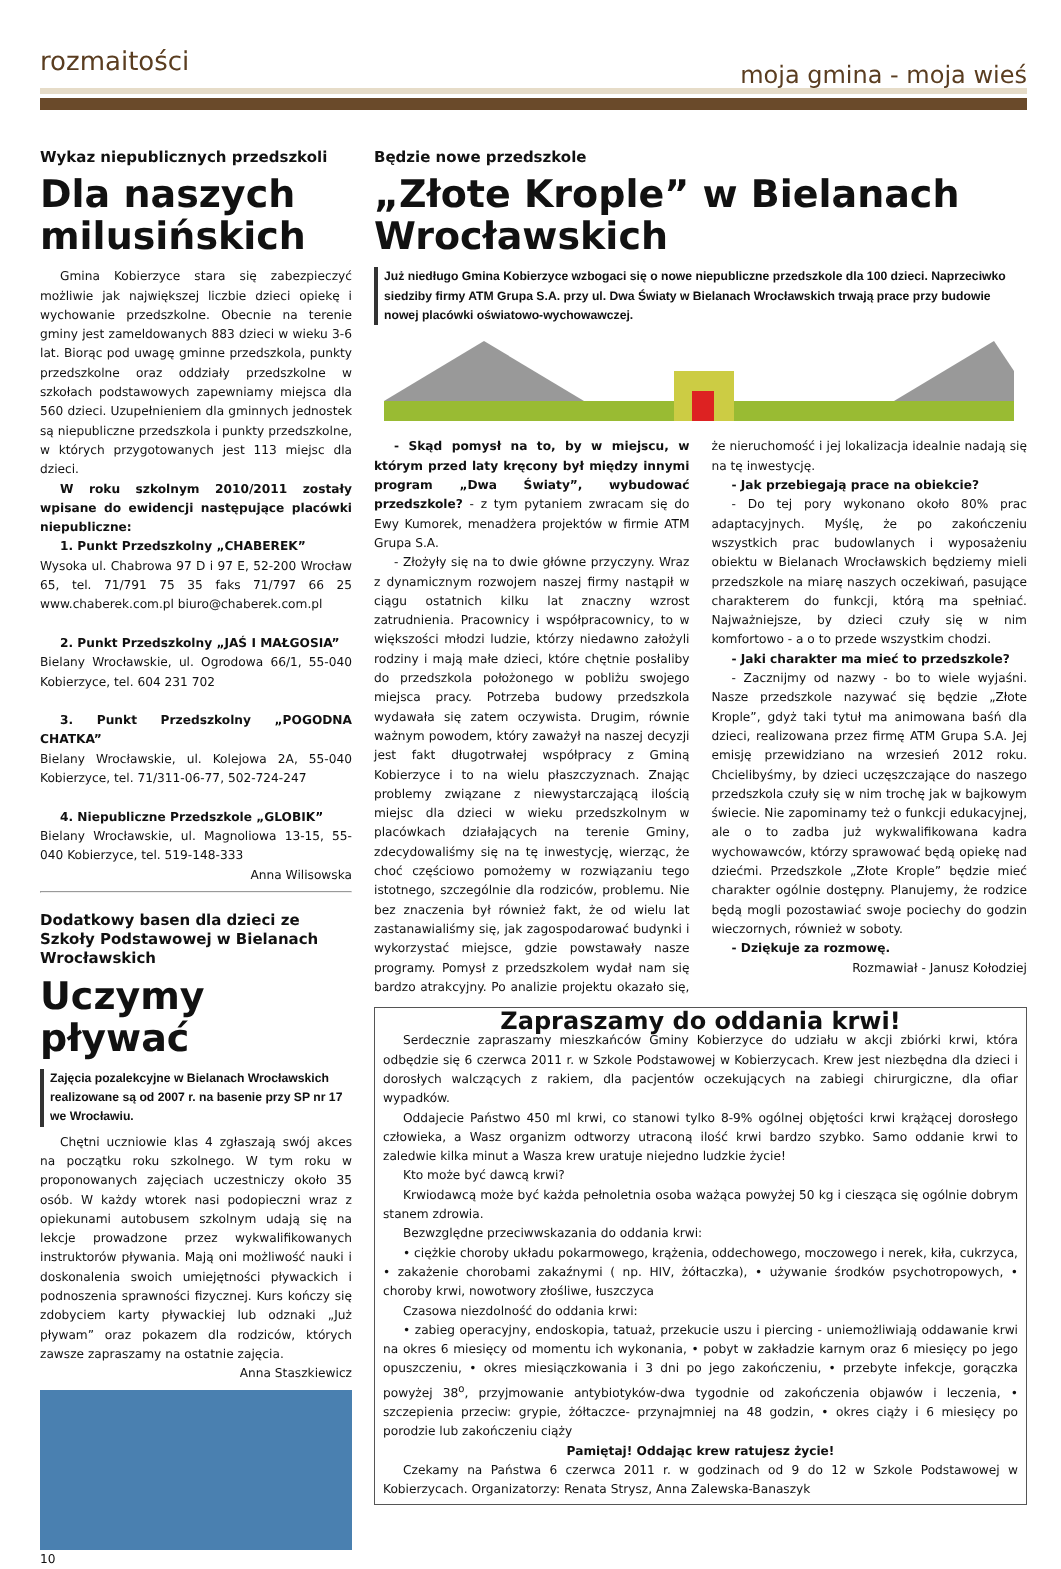rozmaitości moja gmina - moja wieś
Wykaz niepublicznych przedszkoli
Dla naszych milusińskich
Gmina Kobierzyce stara się zabezpieczyć możliwie jak największej liczbie dzieci opiekę i wychowanie przedszkolne. Obecnie na terenie gminy jest zameldowanych 883 dzieci w wieku 3-6 lat. Biorąc pod uwagę gminne przedszkola, punkty przedszkolne oraz oddziały przedszkolne w szkołach podstawowych zapewniamy miejsca dla 560 dzieci. Uzupełnieniem dla gminnych jednostek są niepubliczne przedszkola i punkty przedszkolne, w których przygotowanych jest 113 miejsc dla dzieci.
W roku szkolnym 2010/2011 zostały wpisane do ewidencji następujące placówki niepubliczne:
1. Punkt Przedszkolny „CHABEREK”
Wysoka ul. Chabrowa 97 D i 97 E, 52-200 Wrocław 65, tel. 71/791 75 35 faks 71/797 66 25 www.chaberek.com.pl biuro@chaberek.com.pl
2. Punkt Przedszkolny „JAŚ I MAŁGOSIA”
Bielany Wrocławskie, ul. Ogrodowa 66/1, 55-040 Kobierzyce, tel. 604 231 702
3. Punkt Przedszkolny „POGODNA CHATKA”
Bielany Wrocławskie, ul. Kolejowa 2A, 55-040 Kobierzyce, tel. 71/311-06-77, 502-724-247
4. Niepubliczne Przedszkole „GLOBIK”
Bielany Wrocławskie, ul. Magnoliowa 13-15, 55-040 Kobierzyce, tel. 519-148-333
Anna Wilisowska
Dodatkowy basen dla dzieci ze Szkoły Podstawowej w Bielanach Wrocławskich
Uczymy pływać
Zajęcia pozalekcyjne w Bielanach Wrocławskich realizowane są od 2007 r. na basenie przy SP nr 17 we Wrocławiu.
Chętni uczniowie klas 4 zgłaszają swój akces na początku roku szkolnego. W tym roku w proponowanych zajęciach uczestniczy około 35 osób. W każdy wtorek nasi podopieczni wraz z opiekunami autobusem szkolnym udają się na lekcje prowadzone przez wykwalifikowanych instruktorów pływania. Mają oni możliwość nauki i doskonalenia swoich umiejętności pływackich i podnoszenia sprawności fizycznej. Kurs kończy się zdobyciem karty pływackiej lub odznaki „Już pływam” oraz pokazem dla rodziców, których zawsze zapraszamy na ostatnie zajęcia.
Anna Staszkiewicz
10
Będzie nowe przedszkole
„Złote Krople” w Bielanach Wrocławskich
Już niedługo Gmina Kobierzyce wzbogaci się o nowe niepubliczne przedszkole dla 100 dzieci. Naprzeciwko siedziby firmy ATM Grupa S.A. przy ul. Dwa Światy w Bielanach Wrocławskich trwają prace przy budowie nowej placówki oświatowo-wychowawczej.
- Skąd pomysł na to, by w miejscu, w którym przed laty kręcony był między innymi program „Dwa Światy”, wybudować przedszkole? - z tym pytaniem zwracam się do Ewy Kumorek, menadżera projektów w firmie ATM Grupa S.A.
- Złożyły się na to dwie główne przyczyny. Wraz z dynamicznym rozwojem naszej firmy nastąpił w ciągu ostatnich kilku lat znaczny wzrost zatrudnienia. Pracownicy i współpracownicy, to w większości młodzi ludzie, którzy niedawno założyli rodziny i mają małe dzieci, które chętnie posłaliby do przedszkola położonego w pobliżu swojego miejsca pracy. Potrzeba budowy przedszkola wydawała się zatem oczywista. Drugim, równie ważnym powodem, który zaważył na naszej decyzji jest fakt długotrwałej współpracy z Gminą Kobierzyce i to na wielu płaszczyznach. Znając problemy związane z niewystarczającą ilością miejsc dla dzieci w wieku przedszkolnym w placówkach działających na terenie Gminy, zdecydowaliśmy się na tę inwestycję, wierząc, że choć częściowo pomożemy w rozwiązaniu tego istotnego, szczególnie dla rodziców, problemu. Nie bez znaczenia był również fakt, że od wielu lat zastanawialiśmy się, jak zagospodarować budynki i wykorzystać miejsce, gdzie powstawały nasze programy. Pomysł z przedszkolem wydał nam się bardzo atrakcyjny. Po analizie projektu okazało się, że nieruchomość i jej lokalizacja idealnie nadają się na tę inwestycję.
- Jak przebiegają prace na obiekcie?
- Do tej pory wykonano około 80% prac adaptacyjnych. Myślę, że po zakończeniu wszystkich prac budowlanych i wyposażeniu obiektu w Bielanach Wrocławskich będziemy mieli przedszkole na miarę naszych oczekiwań, pasujące charakterem do funkcji, którą ma spełniać. Najważniejsze, by dzieci czuły się w nim komfortowo - a o to przede wszystkim chodzi.
- Jaki charakter ma mieć to przedszkole?
- Zacznijmy od nazwy - bo to wiele wyjaśni. Nasze przedszkole nazywać się będzie „Złote Krople”, gdyż taki tytuł ma animowana baśń dla dzieci, realizowana przez firmę ATM Grupa S.A. Jej emisję przewidziano na wrzesień 2012 roku. Chcielibyśmy, by dzieci uczęszczające do naszego przedszkola czuły się w nim trochę jak w bajkowym świecie. Nie zapominamy też o funkcji edukacyjnej, ale o to zadba już wykwalifikowana kadra wychowawców, którzy sprawować będą opiekę nad dziećmi. Przedszkole „Złote Krople” będzie mieć charakter ogólnie dostępny. Planujemy, że rodzice będą mogli pozostawiać swoje pociechy do godzin wieczornych, również w soboty.
- Dziękuje za rozmowę.
Rozmawiał - Janusz Kołodziej
Zapraszamy do oddania krwi!
Serdecznie zapraszamy mieszkańców Gminy Kobierzyce do udziału w akcji zbiórki krwi, która odbędzie się 6 czerwca 2011 r. w Szkole Podstawowej w Kobierzycach. Krew jest niezbędna dla dzieci i dorosłych walczących z rakiem, dla pacjentów oczekujących na zabiegi chirurgiczne, dla ofiar wypadków.
Oddajecie Państwo 450 ml krwi, co stanowi tylko 8-9% ogólnej objętości krwi krążącej dorosłego człowieka, a Wasz organizm odtworzy utraconą ilość krwi bardzo szybko. Samo oddanie krwi to zaledwie kilka minut a Wasza krew uratuje niejedno ludzkie życie!
Kto może być dawcą krwi?
Krwiodawcą może być każda pełnoletnia osoba ważąca powyżej 50 kg i ciesząca się ogólnie dobrym stanem zdrowia.
Bezwzględne przeciwwskazania do oddania krwi:
• ciężkie choroby układu pokarmowego, krążenia, oddechowego, moczowego i nerek, kiła, cukrzyca, • zakażenie chorobami zakaźnymi ( np. HIV, żółtaczka), • używanie środków psychotropowych, • choroby krwi, nowotwory złośliwe, łuszczyca
Czasowa niezdolność do oddania krwi:
• zabieg operacyjny, endoskopia, tatuaż, przekucie uszu i piercing - uniemożliwiają oddawanie krwi na okres 6 miesięcy od momentu ich wykonania, • pobyt w zakładzie karnym oraz 6 miesięcy po jego opuszczeniu, • okres miesiączkowania i 3 dni po jego zakończeniu, • przebyte infekcje, gorączka powyżej 38<sup>o</sup>, przyjmowanie antybiotyków-dwa tygodnie od zakończenia objawów i leczenia, • szczepienia przeciw: grypie, żółtaczce- przynajmniej na 48 godzin, • okres ciąży i 6 miesięcy po porodzie lub zakończeniu ciąży
Pamiętaj! Oddając krew ratujesz życie!
Czekamy na Państwa 6 czerwca 2011 r. w godzinach od 9 do 12 w Szkole Podstawowej w Kobierzycach. Organizatorzy: Renata Strysz, Anna Zalewska-Banaszyk